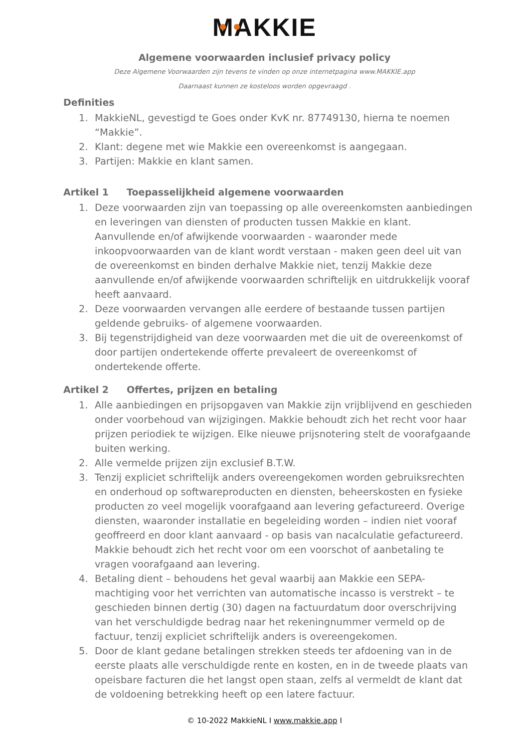MAKKIE
Algemene voorwaarden inclusief privacy policy
Deze Algemene Voorwaarden zijn tevens te vinden op onze internetpagina www.MAKKIE.app
Daarnaast kunnen ze kosteloos worden opgevraagd .
Definities
1. MakkieNL, gevestigd te Goes onder KvK nr. 87749130, hierna te noemen “Makkie”.
2. Klant: degene met wie Makkie een overeenkomst is aangegaan.
3. Partijen: Makkie en klant samen.
Artikel 1 Toepasselijkheid algemene voorwaarden
1. Deze voorwaarden zijn van toepassing op alle overeenkomsten aanbiedingen en leveringen van diensten of producten tussen Makkie en klant. Aanvullende en/of afwijkende voorwaarden - waaronder mede inkoopvoorwaarden van de klant wordt verstaan - maken geen deel uit van de overeenkomst en binden derhalve Makkie niet, tenzij Makkie deze aanvullende en/of afwijkende voorwaarden schriftelijk en uitdrukkelijk vooraf heeft aanvaard.
2. Deze voorwaarden vervangen alle eerdere of bestaande tussen partijen geldende gebruiks- of algemene voorwaarden.
3. Bij tegenstrijdigheid van deze voorwaarden met die uit de overeenkomst of door partijen ondertekende offerte prevaleert de overeenkomst of ondertekende offerte.
Artikel 2 Offertes, prijzen en betaling
1. Alle aanbiedingen en prijsopgaven van Makkie zijn vrijblijvend en geschieden onder voorbehoud van wijzigingen. Makkie behoudt zich het recht voor haar prijzen periodiek te wijzigen. Elke nieuwe prijsnotering stelt de voorafgaande buiten werking.
2. Alle vermelde prijzen zijn exclusief B.T.W.
3. Tenzij expliciet schriftelijk anders overeengekomen worden gebruiksrechten en onderhoud op softwareproducten en diensten, beheerskosten en fysieke producten zo veel mogelijk voorafgaand aan levering gefactureerd. Overige diensten, waaronder installatie en begeleiding worden – indien niet vooraf geoffreerd en door klant aanvaard - op basis van nacalculatie gefactureerd. Makkie behoudt zich het recht voor om een voorschot of aanbetaling te vragen voorafgaand aan levering.
4. Betaling dient – behoudens het geval waarbij aan Makkie een SEPA-machtiging voor het verrichten van automatische incasso is verstrekt – te geschieden binnen dertig (30) dagen na factuurdatum door overschrijving van het verschuldigde bedrag naar het rekeningnummer vermeld op de factuur, tenzij expliciet schriftelijk anders is overeengekomen.
5. Door de klant gedane betalingen strekken steeds ter afdoening van in de eerste plaats alle verschuldigde rente en kosten, en in de tweede plaats van opeisbare facturen die het langst open staan, zelfs al vermeldt de klant dat de voldoening betrekking heeft op een latere factuur.
© 10-2022 MakkieNL I www.makkie.app I